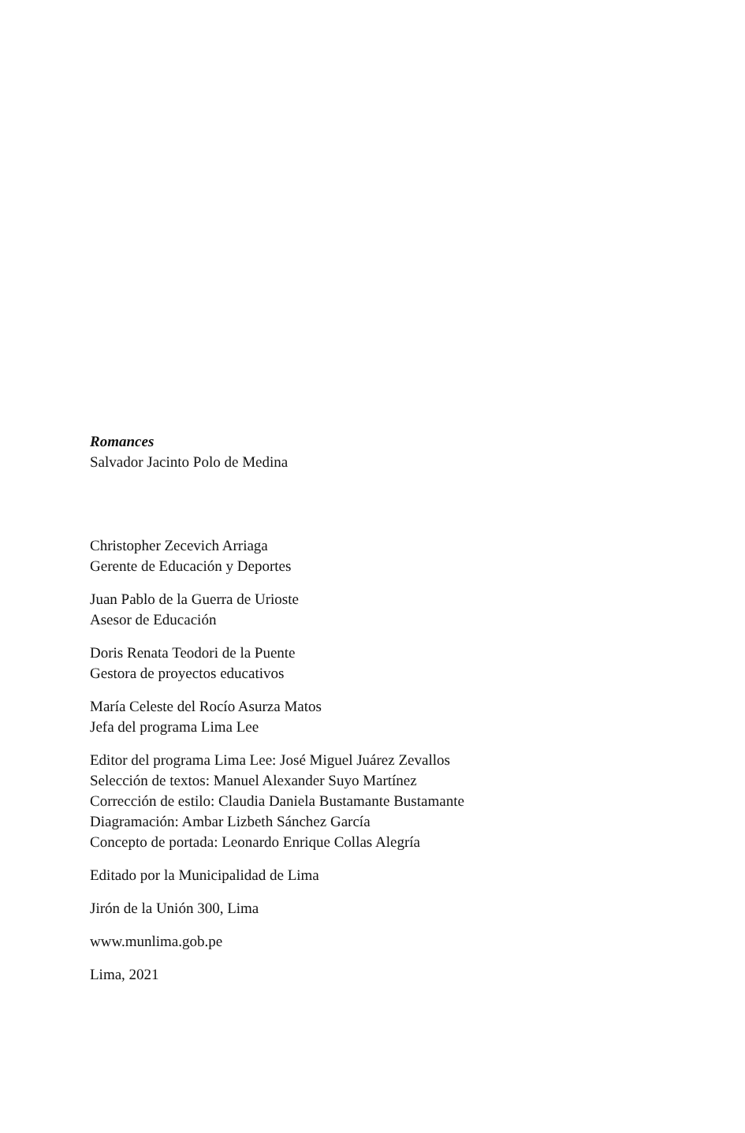Romances
Salvador Jacinto Polo de Medina
Christopher Zecevich Arriaga
Gerente de Educación y Deportes
Juan Pablo de la Guerra de Urioste
Asesor de Educación
Doris Renata Teodori de la Puente
Gestora de proyectos educativos
María Celeste del Rocío Asurza Matos
Jefa del programa Lima Lee
Editor del programa Lima Lee: José Miguel Juárez Zevallos
Selección de textos: Manuel Alexander Suyo Martínez
Corrección de estilo: Claudia Daniela Bustamante Bustamante
Diagramación: Ambar Lizbeth Sánchez García
Concepto de portada: Leonardo Enrique Collas Alegría
Editado por la Municipalidad de Lima
Jirón de la Unión 300, Lima
www.munlima.gob.pe
Lima, 2021